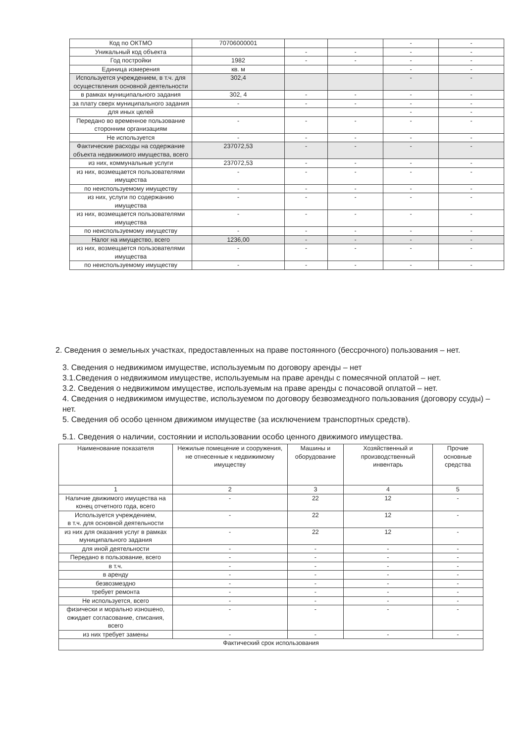| Код по ОКТМО | 70706000001 | | | - | - |
| Уникальный код объекта | | - | - | - | - |
| Год постройки | 1982 | - | - | - | - |
| Единица измерения | кв. м | | | - | - |
| Используется учреждением, в т.ч. для осуществления основной деятельности | 302,4 | | | - | - |
| в рамках муниципального задания | 302, 4 | - | - | - | - |
| за плату сверх муниципального задания | - | - | - | - | - |
| для иных целей | | | | - | - |
| Передано во временное пользование сторонним организациям | - | - | - | - | - |
| Не используется | - | - | - | - | - |
| Фактические расходы на содержание объекта недвижимого имущества, всего | 237072,53 | - | - | - | - |
| из них, коммунальные услуги | 237072,53 | - | - | - | - |
| из них, возмещается пользователями имущества | - | - | - | - | - |
| по неиспользуемому имуществу | - | - | - | - | - |
| из них, услуги по содержанию имущества | - | - | - | - | - |
| из них, возмещается пользователями имущества | - | - | - | - | - |
| по неиспользуемому имуществу | - | - | - | - | - |
| Налог на имущество, всего | 1236,00 | - | - | - | - |
| из них, возмещается пользователями имущества | - | - | - | - | - |
| по неиспользуемому имуществу | - | - | - | - | - |
2. Сведения о земельных участках, предоставленных на праве постоянного (бессрочного) пользования – нет.
3. Сведения о недвижимом имуществе, используемым по договору аренды – нет
3.1.Сведения о недвижимом имуществе, используемым на праве аренды с помесячной оплатой – нет.
3.2. Сведения о недвижимом имуществе, используемым на праве аренды с почасовой оплатой – нет.
4. Сведения о недвижимом имуществе, используемом по договору безвозмездного пользования (договору ссуды) – нет.
5. Сведения об особо ценном движимом имуществе (за исключением транспортных средств).
5.1. Сведения о наличии, состоянии и использовании особо ценного движимого имущества.
| Наименование показателя | Нежилые помещение и сооружения, не отнесенные к недвижимому имуществу | Машины и оборудование | Хозяйственный и производственный инвентарь | Прочие основные средства |
| --- | --- | --- | --- | --- |
| 1 | 2 | 3 | 4 | 5 |
| Наличие движимого имущества на конец отчетного года, всего | - | 22 | 12 | - |
| Используется учреждением, в т.ч. для основной деятельности | - | 22 | 12 | - |
| из них для оказания услуг в рамках муниципального задания | - | 22 | 12 | - |
| для иной деятельности | - | - | - | - |
| Передано в пользование, всего | - | - | - | - |
| в т.ч. | - | - | - | - |
| в аренду | - | - | - | - |
| безвозмездно | - | - | - | - |
| требует ремонта | - | - | - | - |
| Не используется, всего | - | - | - | - |
| физически и морально изношено, ожидает согласование, списания, всего | - | - | - | - |
| из них требует замены | - | - | - | - |
| Фактический срок использования | | | | |